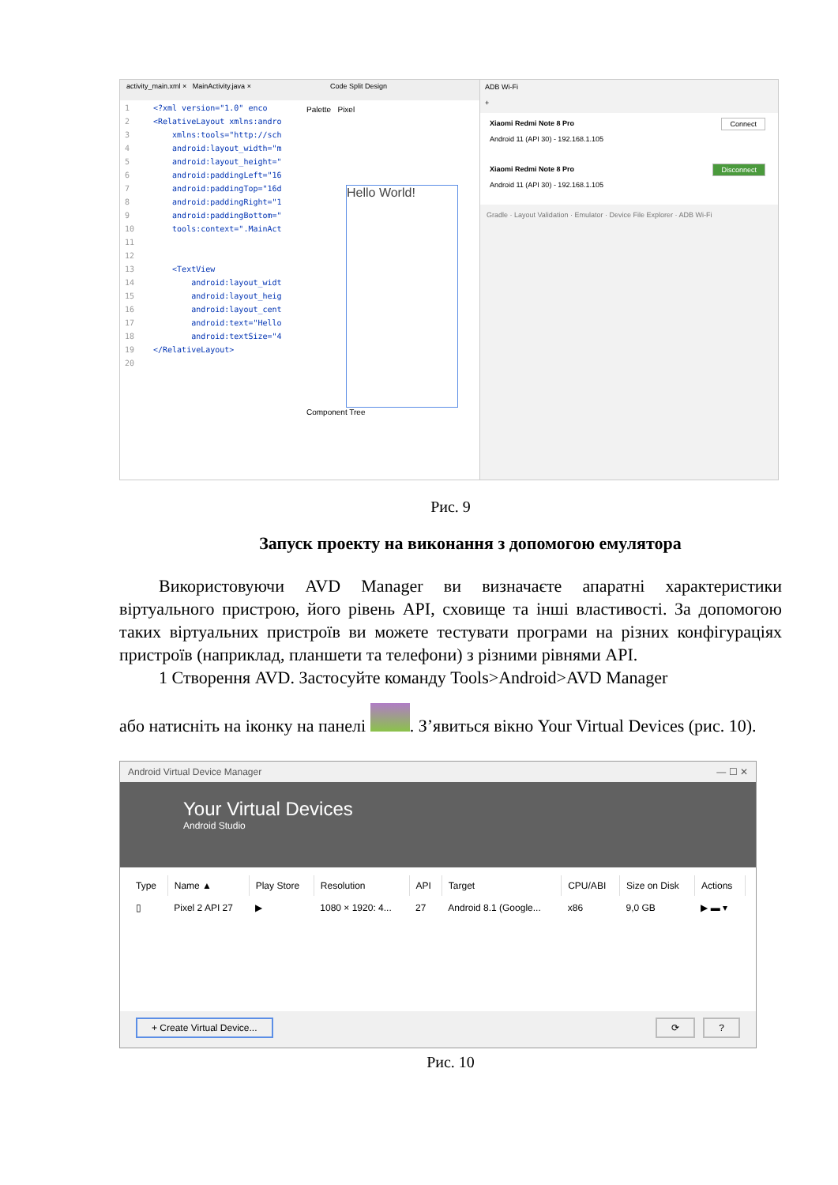activity_main.xml × MainActivity.java × Code Split Design
1 <?xml version="1.0" enco
2 <RelativeLayout xmlns:andro
3 xmlns:tools="http://sch
4 android:layout_width="m
5 android:layout_height="
6 android:paddingLeft="16
7 android:paddingTop="16d
8 android:paddingRight="1
9 android:paddingBottom="
10 tools:context=".MainAct
11
12
13 <TextView
14 android:layout_widt
15 android:layout_heig
16 android:layout_cent
17 android:text="Hello
18 android:textSize="4
19 </RelativeLayout>
20
Palette Pixel
Hello World!
Component Tree
ADB Wi-Fi
+
Xiaomi Redmi Note 8 Pro
Android 11 (API 30) - 192.168.1.105
Connect
Xiaomi Redmi Note 8 Pro
Android 11 (API 30) - 192.168.1.105
Disconnect
Gradle · Layout Validation · Emulator · Device File Explorer · ADB Wi-Fi
Рис. 9
Запуск проекту на виконання з допомогою емулятора
Використовуючи AVD Manager ви визначаєте апаратні характеристики віртуального пристрою, його рівень API, сховище та інші властивості. За допомогою таких віртуальних пристроїв ви можете тестувати програми на різних конфігураціях пристроїв (наприклад, планшети та телефони) з різними рівнями API.
1 Створення AVD. Застосуйте команду Tools>Android>AVD Manager
або натисніть на іконку на панелі . З’явиться вікно Your Virtual Devices (рис. 10).
Android Virtual Device Manager — ☐ ✕
Your Virtual Devices
Android Studio
| Type | Name ▲ | Play Store | Resolution | API | Target | CPU/ABI | Size on Disk | Actions |
| --- | --- | --- | --- | --- | --- | --- | --- | --- |
| ▯ | Pixel 2 API 27 | ▶ | 1080 × 1920: 4... | 27 | Android 8.1 (Google... | x86 | 9,0 GB | ▶ ▬ ▾ |
+ Create Virtual Device...? ⟳
Рис. 10